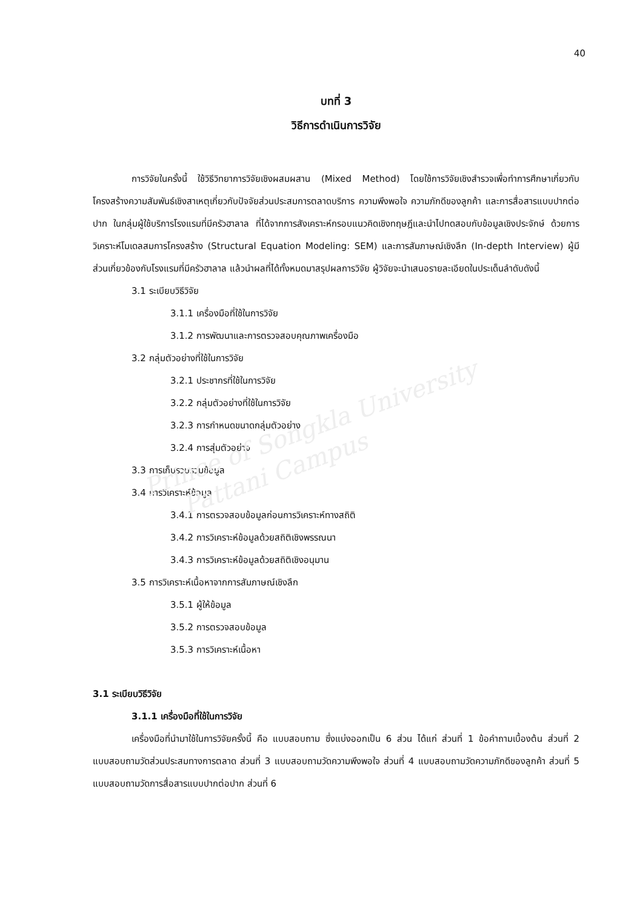Prince of Songkla University
Pattani Campus
40
บทที่ 3
วิธีการดำเนินการวิจัย
การวิจัยในครั้งนี้ ใช้วิธีวิทยาการวิจัยเชิงผสมผสาน (Mixed Method) โดยใช้การวิจัยเชิงสำรวจเพื่อทำการศึกษาเกี่ยวกับโครงสร้างความสัมพันธ์เชิงสาเหตุเกี่ยวกับปัจจัยส่วนประสมการตลาดบริการ ความพึงพอใจ ความภักดีของลูกค้า และการสื่อสารแบบปากต่อปาก ในกลุ่มผู้ใช้บริการโรงแรมที่มีครัวฮาลาล ที่ได้จากการสังเคราะห์กรอบแนวคิดเชิงทฤษฎีและนำไปทดสอบกับข้อมูลเชิงประจักษ์ ด้วยการวิเคราะห์โมเดลสมการโครงสร้าง (Structural Equation Modeling: SEM) และการสัมภาษณ์เชิงลึก (In-depth Interview) ผู้มีส่วนเกี่ยวข้องกับโรงแรมที่มีครัวฮาลาล แล้วนำผลที่ได้ทั้งหมดมาสรุปผลการวิจัย ผู้วิจัยจะนำเสนอรายละเอียดในประเด็นลำดับดังนี้
3.1 ระเบียบวิธีวิจัย
3.1.1 เครื่องมือที่ใช้ในการวิจัย
3.1.2 การพัฒนาและการตรวจสอบคุณภาพเครื่องมือ
3.2 กลุ่มตัวอย่างที่ใช้ในการวิจัย
3.2.1 ประชากรที่ใช้ในการวิจัย
3.2.2 กลุ่มตัวอย่างที่ใช้ในการวิจัย
3.2.3 การกำหนดขนาดกลุ่มตัวอย่าง
3.2.4 การสุ่มตัวอย่าง
3.3 การเก็บรวบรวมข้อมูล
3.4 การวิเคราะห์ข้อมูล
3.4.1 การตรวจสอบข้อมูลก่อนการวิเคราะห์ทางสถิติ
3.4.2 การวิเคราะห์ข้อมูลด้วยสถิติเชิงพรรณนา
3.4.3 การวิเคราะห์ข้อมูลด้วยสถิติเชิงอนุมาน
3.5 การวิเคราะห์เนื้อหาจากการสัมภาษณ์เชิงลึก
3.5.1 ผู้ให้ข้อมูล
3.5.2 การตรวจสอบข้อมูล
3.5.3 การวิเคราะห์เนื้อหา
3.1 ระเบียบวิธีวิจัย
3.1.1 เครื่องมือที่ใช้ในการวิจัย
เครื่องมือที่นำมาใช้ในการวิจัยครั้งนี้ คือ แบบสอบถาม ซึ่งแบ่งออกเป็น 6 ส่วน ได้แก่ ส่วนที่ 1 ข้อคำถามเบื้องต้น ส่วนที่ 2 แบบสอบถามวัดส่วนประสมทางการตลาด ส่วนที่ 3 แบบสอบถามวัดความพึงพอใจ ส่วนที่ 4 แบบสอบถามวัดความภักดีของลูกค้า ส่วนที่ 5 แบบสอบถามวัดการสื่อสารแบบปากต่อปาก ส่วนที่ 6